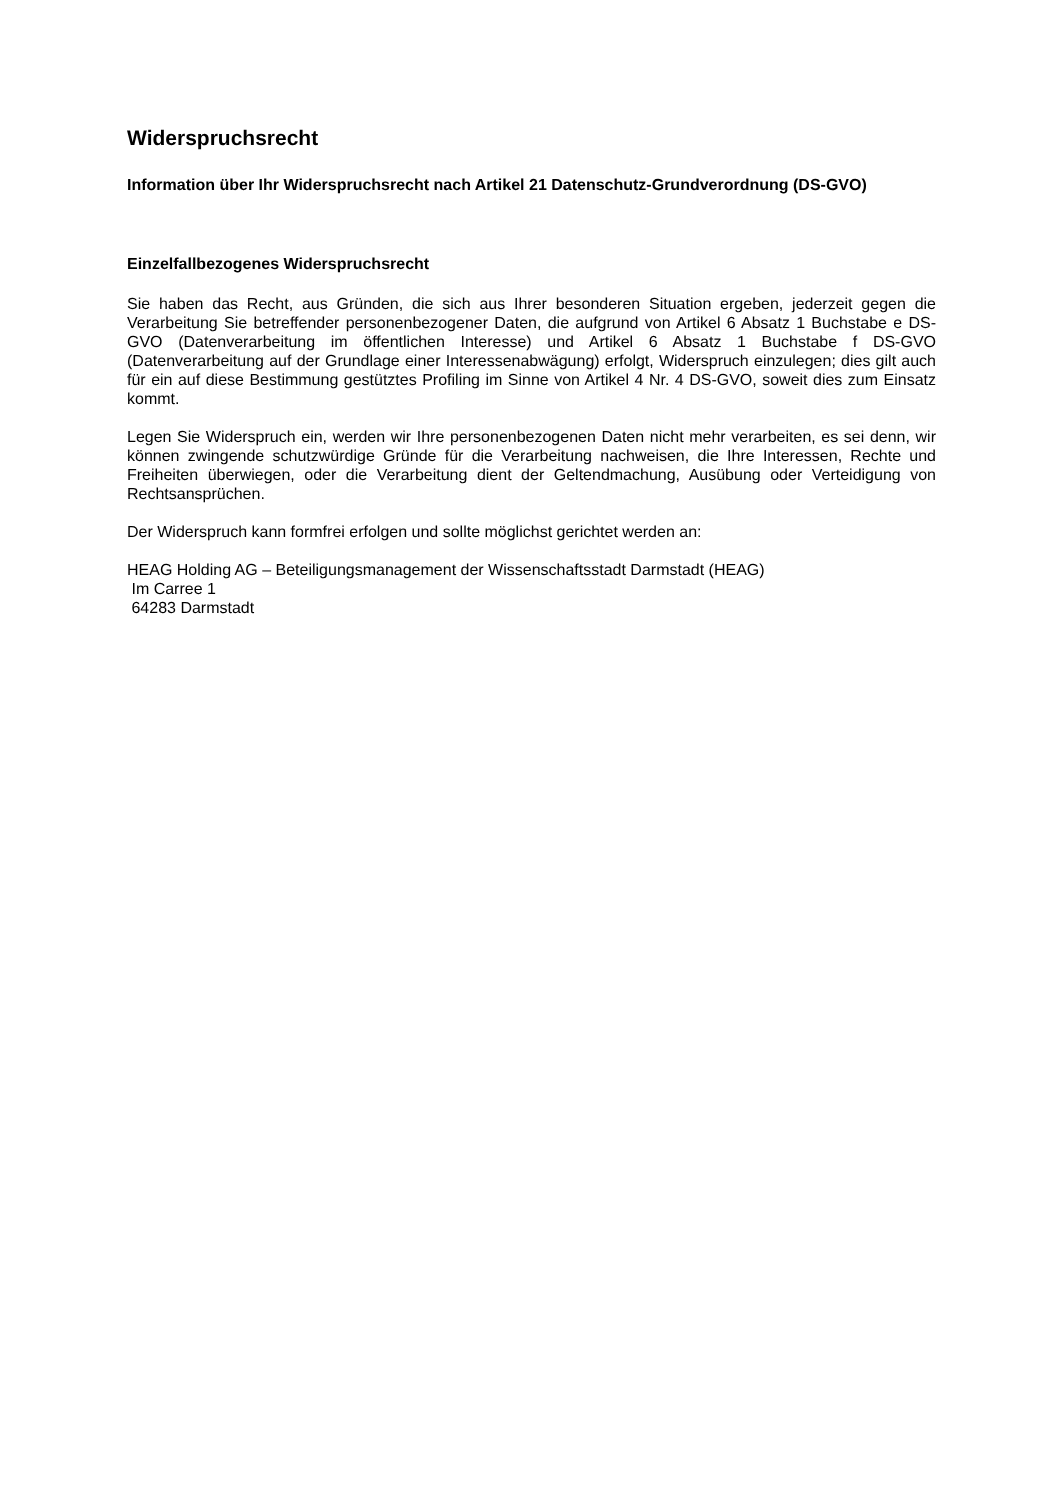Widerspruchsrecht
Information über Ihr Widerspruchsrecht nach Artikel 21 Datenschutz-Grundverordnung (DS-GVO)
Einzelfallbezogenes Widerspruchsrecht
Sie haben das Recht, aus Gründen, die sich aus Ihrer besonderen Situation ergeben, jederzeit gegen die Verarbeitung Sie betreffender personenbezogener Daten, die aufgrund von Artikel 6 Absatz 1 Buchstabe e DS-GVO (Datenverarbeitung im öffentlichen Interesse) und Artikel 6 Absatz 1 Buchstabe f DS-GVO (Datenverarbeitung auf der Grundlage einer Interessenabwägung) erfolgt, Widerspruch einzulegen; dies gilt auch für ein auf diese Bestimmung gestütztes Profiling im Sinne von Artikel 4 Nr. 4 DS-GVO, soweit dies zum Einsatz kommt.
Legen Sie Widerspruch ein, werden wir Ihre personenbezogenen Daten nicht mehr verarbeiten, es sei denn, wir können zwingende schutzwürdige Gründe für die Verarbeitung nachweisen, die Ihre Interessen, Rechte und Freiheiten überwiegen, oder die Verarbeitung dient der Geltendmachung, Ausübung oder Verteidigung von Rechtsansprüchen.
Der Widerspruch kann formfrei erfolgen und sollte möglichst gerichtet werden an:
HEAG Holding AG – Beteiligungsmanagement der Wissenschaftsstadt Darmstadt (HEAG)
Im Carree 1
64283 Darmstadt